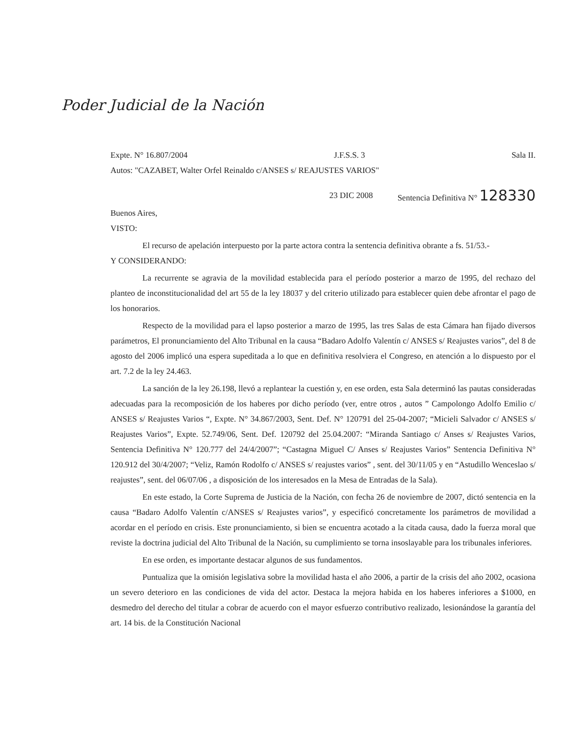Poder Judicial de la Nación
Expte. N° 16.807/2004 J.F.S.S. 3 Sala II.
Autos: "CAZABET, Walter Orfel Reinaldo c/ANSES s/ REAJUSTES VARIOS"
23 DIC 2008 Sentencia Definitiva N° 128330
Buenos Aires,
VISTO:
El recurso de apelación interpuesto por la parte actora contra la sentencia definitiva obrante a fs. 51/53.-
Y CONSIDERANDO:
La recurrente se agravia de la movilidad establecida para el período posterior a marzo de 1995, del rechazo del planteo de inconstitucionalidad del art 55 de la ley 18037 y del criterio utilizado para establecer quien debe afrontar el pago de los honorarios.
Respecto de la movilidad para el lapso posterior a marzo de 1995, las tres Salas de esta Cámara han fijado diversos parámetros, El pronunciamiento del Alto Tribunal en la causa “Badaro Adolfo Valentín c/ ANSES s/ Reajustes varios”, del 8 de agosto del 2006 implicó una espera supeditada a lo que en definitiva resolviera el Congreso, en atención a lo dispuesto por el art. 7.2 de la ley 24.463.
La sanción de la ley 26.198, llevó a replantear la cuestión y, en ese orden, esta Sala determinó las pautas consideradas adecuadas para la recomposición de los haberes por dicho período (ver, entre otros , autos ” Campolongo Adolfo Emilio c/ ANSES s/ Reajustes Varios “, Expte. N° 34.867/2003, Sent. Def. N° 120791 del 25-04-2007; “Micieli Salvador c/ ANSES s/ Reajustes Varios”, Expte. 52.749/06, Sent. Def. 120792 del 25.04.2007: “Miranda Santiago c/ Anses s/ Reajustes Varios, Sentencia Definitiva N° 120.777 del 24/4/2007”; “Castagna Miguel C/ Anses s/ Reajustes Varios” Sentencia Definitiva N° 120.912 del 30/4/2007; “Veliz, Ramón Rodolfo c/ ANSES s/ reajustes varios” , sent. del 30/11/05 y en “Astudillo Wenceslao s/ reajustes”, sent. del 06/07/06 , a disposición de los interesados en la Mesa de Entradas de la Sala).
En este estado, la Corte Suprema de Justicia de la Nación, con fecha 26 de noviembre de 2007, dictó sentencia en la causa “Badaro Adolfo Valentín c/ANSES s/ Reajustes varios”, y especificó concretamente los parámetros de movilidad a acordar en el período en crisis. Este pronunciamiento, si bien se encuentra acotado a la citada causa, dado la fuerza moral que reviste la doctrina judicial del Alto Tribunal de la Nación, su cumplimiento se torna insoslayable para los tribunales inferiores.
En ese orden, es importante destacar algunos de sus fundamentos.
Puntualiza que la omisión legislativa sobre la movilidad hasta el año 2006, a partir de la crisis del año 2002, ocasiona un severo deterioro en las condiciones de vida del actor. Destaca la mejora habida en los haberes inferiores a $1000, en desmedro del derecho del titular a cobrar de acuerdo con el mayor esfuerzo contributivo realizado, lesionándose la garantía del art. 14 bis. de la Constitución Nacional